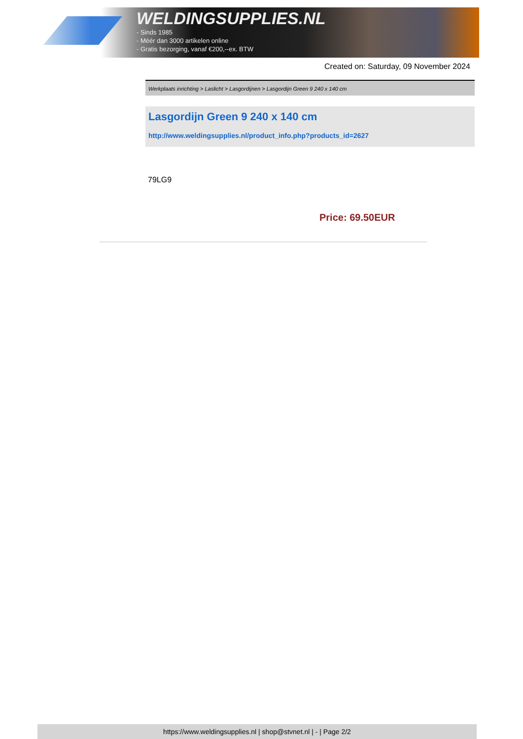WELDINGSUPPLIES.NL
- Sinds 1985
- Méér dan 3000 artikelen online
- Gratis bezorging, vanaf €200,--ex. BTW
Created on: Saturday, 09 November 2024
Werkplaats inrichting > Laslicht > Lasgordijnen > Lasgordijn Green 9 240 x 140 cm
Lasgordijn Green 9 240 x 140 cm
http://www.weldingsupplies.nl/product_info.php?products_id=2627
79LG9
Price: 69.50EUR
https://www.weldingsupplies.nl | shop@stvnet.nl | - | Page 2/2